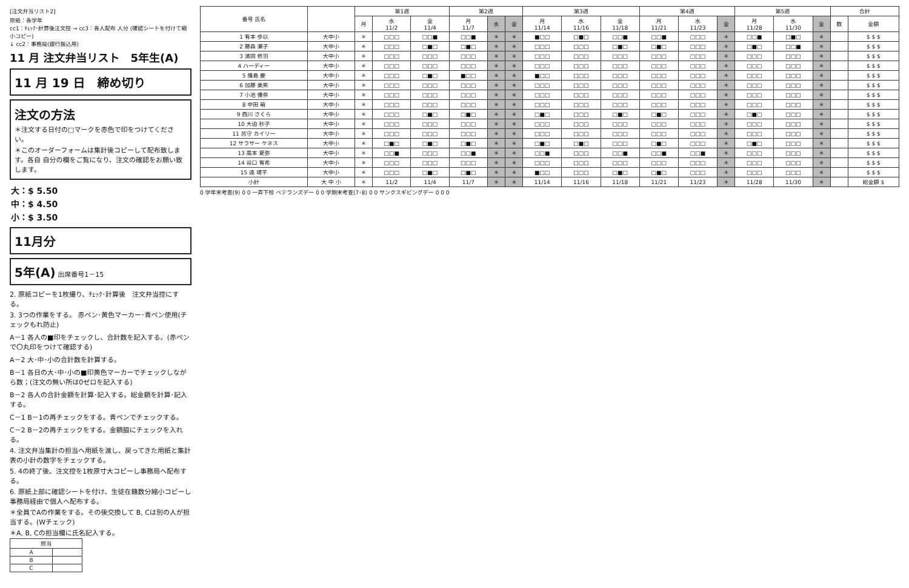[注文弁当リスト2]
原紙：各学年
cc1：ﾁｪｯｸ･計算後注文控 → cc3：各人配布 人分 (確認シートを付けて縮小コピー)
↓ cc2：事務局(銀行振込用)
11 月 注文弁当リスト　5年生(A)
11 月 19 日　締め切り
注文の方法
＊注文する日付の□マークを赤色で印をつけてください。
＊このオーダーフォームは集計後コピーして配布致します。各自 自分の欄をご覧になり、注文の確認をお願い致します。
| 大：$ 5.50 |
| 中：$ 4.50 |
| 小：$ 3.50 |
11月分
5年(A) 出席番号1－15
2. 原紙コピーを1枚撮り、ﾁｪｯｸ･計算後　注文弁当控にする。
3. 3つの作業をする。 赤ペン･黄色マーカー･青ペン使用(チェックもれ防止)
A－1 各人の■印をチェックし、合計数を記入する。(赤ペンで〇丸印をつけて確認する)
A－2 大･中･小の合計数を計算する。
B－1 各日の大･中･小の■印黄色マーカーでチェックしながら数；(注文の無い所は0ゼロを記入する)
B－2 各人の合計金額を計算･記入する。総金額を計算･記入する。
C－1 B－1の再チェックをする。青ペンでチェックする。
C－2 B－2の再チェックをする。金額脇にチェックを入れる。
4. 注文弁当集計の担当へ用紙を渡し、戻ってきた用紙と集計表の小計の数字をチェックする。
5. 4の終了後、注文控を1枚原寸大コピーし事務局へ配布する。
6. 原紙上部に確認シートを付け、生徒在籍数分縮小コピーし事務局経由で個人へ配布する。
＊全員でAの作業をする。その後交換して B, Cは別の人が担当する。(Wチェック)
＊A, B, Cの担当欄に氏名記入する。
| 担当 | |
| --- | --- |
| A | |
| B | |
| C | |
| 番号 氏名 | | 第1週 | | | 第2週 | | | 第3週 | | | 第4週 | | | 第5週 | | | 合計 | |
| --- | --- | --- | --- | --- | --- | --- | --- | --- | --- | --- | --- | --- | --- | --- | --- | --- | --- | --- |
| | | 月 | 水 11/2 | 金 11/4 | 月 11/7 | 水 | 金 | 月 11/14 | 水 11/16 | 金 11/18 | 月 11/21 | 水 11/23 | 金 | 月 11/28 | 水 11/30 | 金 | 数 | 金額 |
| 1 有本 歩以 | 大中小 | ＊ | □□□ | □□■ | □□■ | ＊ | ＊ | ■□□ | □■□ | □□■ | □□■ | □□□ | ＊ | □□■ | □■□ | ＊ | | $ $ $ |
| 2 藤森 瀬子 | 大中小 | ＊ | □□□ | □■□ | □■□ | ＊ | ＊ | □□□ | □□□ | □■□ | □■□ | □□□ | ＊ | □■□ | □□■ | ＊ | | $ $ $ |
| 3 濱田 修羽 | 大中小 | ＊ | □□□ | □□□ | □□□ | ＊ | ＊ | □□□ | □□□ | □□□ | □□□ | □□□ | ＊ | □□□ | □□□ | ＊ | | $ $ $ |
| 4 ハーディー | 大中小 | ＊ | □□□ | □□□ | □□□ | ＊ | ＊ | □□□ | □□□ | □□□ | □□□ | □□□ | ＊ | □□□ | □□□ | ＊ | | $ $ $ |
| 5 播島 慶 | 大中小 | ＊ | □□□ | □■□ | ■□□ | ＊ | ＊ | ■□□ | □□□ | □□□ | □□□ | □□□ | ＊ | □□□ | □□□ | ＊ | | $ $ $ |
| 6 加藤 美笑 | 大中小 | ＊ | □□□ | □□□ | □□□ | ＊ | ＊ | □□□ | □□□ | □□□ | □□□ | □□□ | ＊ | □□□ | □□□ | ＊ | | $ $ $ |
| 7 小池 優奈 | 大中小 | ＊ | □□□ | □□□ | □□□ | ＊ | ＊ | □□□ | □□□ | □□□ | □□□ | □□□ | ＊ | □□□ | □□□ | ＊ | | $ $ $ |
| 8 中田 萌 | 大中小 | ＊ | □□□ | □□□ | □□□ | ＊ | ＊ | □□□ | □□□ | □□□ | □□□ | □□□ | ＊ | □□□ | □□□ | ＊ | | $ $ $ |
| 9 西川 さくら | 大中小 | ＊ | □□□ | □■□ | □■□ | ＊ | ＊ | □■□ | □□□ | □■□ | □■□ | □□□ | ＊ | □■□ | □□□ | ＊ | | $ $ $ |
| 10 大迫 秒子 | 大中小 | ＊ | □□□ | □□□ | □□□ | ＊ | ＊ | □□□ | □□□ | □□□ | □□□ | □□□ | ＊ | □□□ | □□□ | ＊ | | $ $ $ |
| 11 呂守 カイリー | 大中小 | ＊ | □□□ | □□□ | □□□ | ＊ | ＊ | □□□ | □□□ | □□□ | □□□ | □□□ | ＊ | □□□ | □□□ | ＊ | | $ $ $ |
| 12 サラサー ケネス | 大中小 | ＊ | □■□ | □■□ | □■□ | ＊ | ＊ | □■□ | □■□ | □□□ | □■□ | □□□ | ＊ | □■□ | □□□ | ＊ | | $ $ $ |
| 13 高本 夏弥 | 大中小 | ＊ | □□■ | □□□ | □□■ | ＊ | ＊ | □□■ | □□□ | □□■ | □□■ | □□■ | ＊ | □□□ | □□□ | ＊ | | $ $ $ |
| 14 谷口 有希 | 大中小 | ＊ | □□□ | □□□ | □□□ | ＊ | ＊ | □□□ | □□□ | □□□ | □□□ | □□□ | ＊ | □□□ | □□□ | ＊ | | $ $ $ |
| 15 遠 靖平 | 大中小 | ＊ | □□□ | □■□ | □■□ | ＊ | ＊ | ■□□ | □□□ | □■□ | □■□ | □□□ | ＊ | □□□ | □□□ | ＊ | | $ $ $ |
| 小計 | 大 中 小 | ＊ | 11/2 | 11/4 | 11/7 | ＊ | ＊ | 11/14 | 11/16 | 11/18 | 11/21 | 11/23 | ＊ | 11/28 | 11/30 | ＊ | | 総金額 $ |
0 学年末考査(9) 0 0 一斉下校 ベテランズデー 0 0 学期末考査(7･8) 0 0 サンクスギビングデー 0 0 0